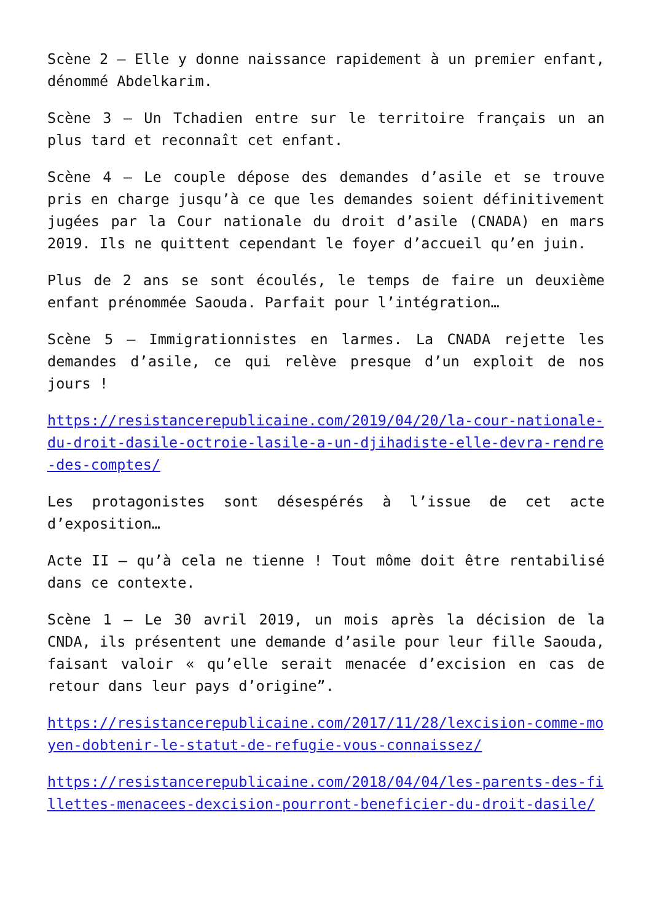Scène 2 – Elle y donne naissance rapidement à un premier enfant, dénommé Abdelkarim.
Scène 3 – Un Tchadien entre sur le territoire français un an plus tard et reconnaît cet enfant.
Scène 4 – Le couple dépose des demandes d’asile et se trouve pris en charge jusqu’à ce que les demandes soient définitivement jugées par la Cour nationale du droit d’asile (CNADA) en mars 2019. Ils ne quittent cependant le foyer d’accueil qu’en juin.
Plus de 2 ans se sont écoulés, le temps de faire un deuxième enfant prénommée Saouda. Parfait pour l’intégration…
Scène 5 – Immigrationnistes en larmes. La CNADA rejette les demandes d’asile, ce qui relève presque d’un exploit de nos jours !
https://resistancerepublicaine.com/2019/04/20/la-cour-nationale-du-droit-dasile-octroie-lasile-a-un-djihadiste-elle-devra-rendre-des-comptes/
Les protagonistes sont désespérés à l’issue de cet acte d’exposition…
Acte II – qu’à cela ne tienne ! Tout môme doit être rentabilisé dans ce contexte.
Scène 1 – Le 30 avril 2019, un mois après la décision de la CNDA, ils présentent une demande d’asile pour leur fille Saouda, faisant valoir « qu’elle serait menacée d’excision en cas de retour dans leur pays d’origine”.
https://resistancerepublicaine.com/2017/11/28/lexcision-comme-moyen-dobtenir-le-statut-de-refugie-vous-connaissez/
https://resistancerepublicaine.com/2018/04/04/les-parents-des-fillettes-menacees-dexcision-pourront-beneficier-du-droit-dasile/